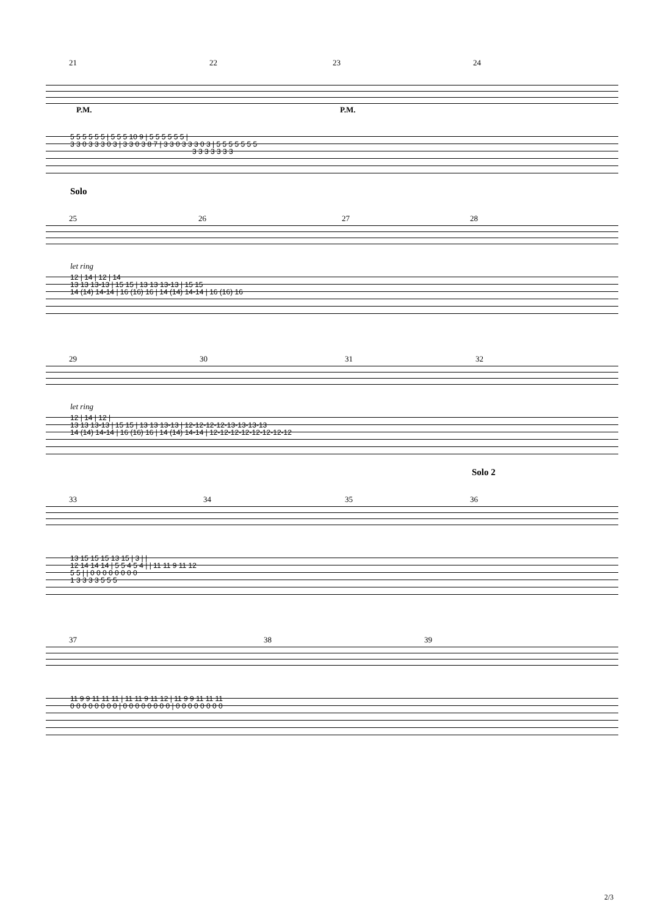21 22 23 24
P.M. P.M.
5 5 5 5 5 5 | 5 5 5 10 9 | 5 5 5 5 5 5 | 3 3 0 3 3 3 0 3 | 3 3 0 3 8 7 | 3 3 0 3 3 3 0 3 | 5 5 5 5 5 5 5 3 3 3 3 3 3 3
Solo
25 26 27 28
let ring
12 | 14 | 12 | 14 13 13 13-13 | 15 15 | 13 13 13-13 | 15 15 14 (14) 14-14 | 16 (16) 16 | 14 (14) 14-14 | 16 (16) 16
29 30 31 32
let ring
12 | 14 | 12 | 13 13 13-13 | 15 15 | 13 13 13-13 | 12-12-12-12-13-13-13-13 14 (14) 14-14 | 16 (16) 16 | 14 (14) 14-14 | 12-12-12-12-12-12-12-12
Solo 2
33 34 35 36
13 15 15 15 13 15 | 3 | | 12 14 14 14 | 5 5 4 5 4 | | 11 11 9 11 12 5 5 | | 0 0 0 0 0 0 0 0 1 3 3 3 3 5 5 5
37 38 39
11 9 9 11 11 11 | 11 11 9 11 12 | 11 9 9 11 11 11 0 0 0 0 0 0 0 0 | 0 0 0 0 0 0 0 0 | 0 0 0 0 0 0 0 0
2/3